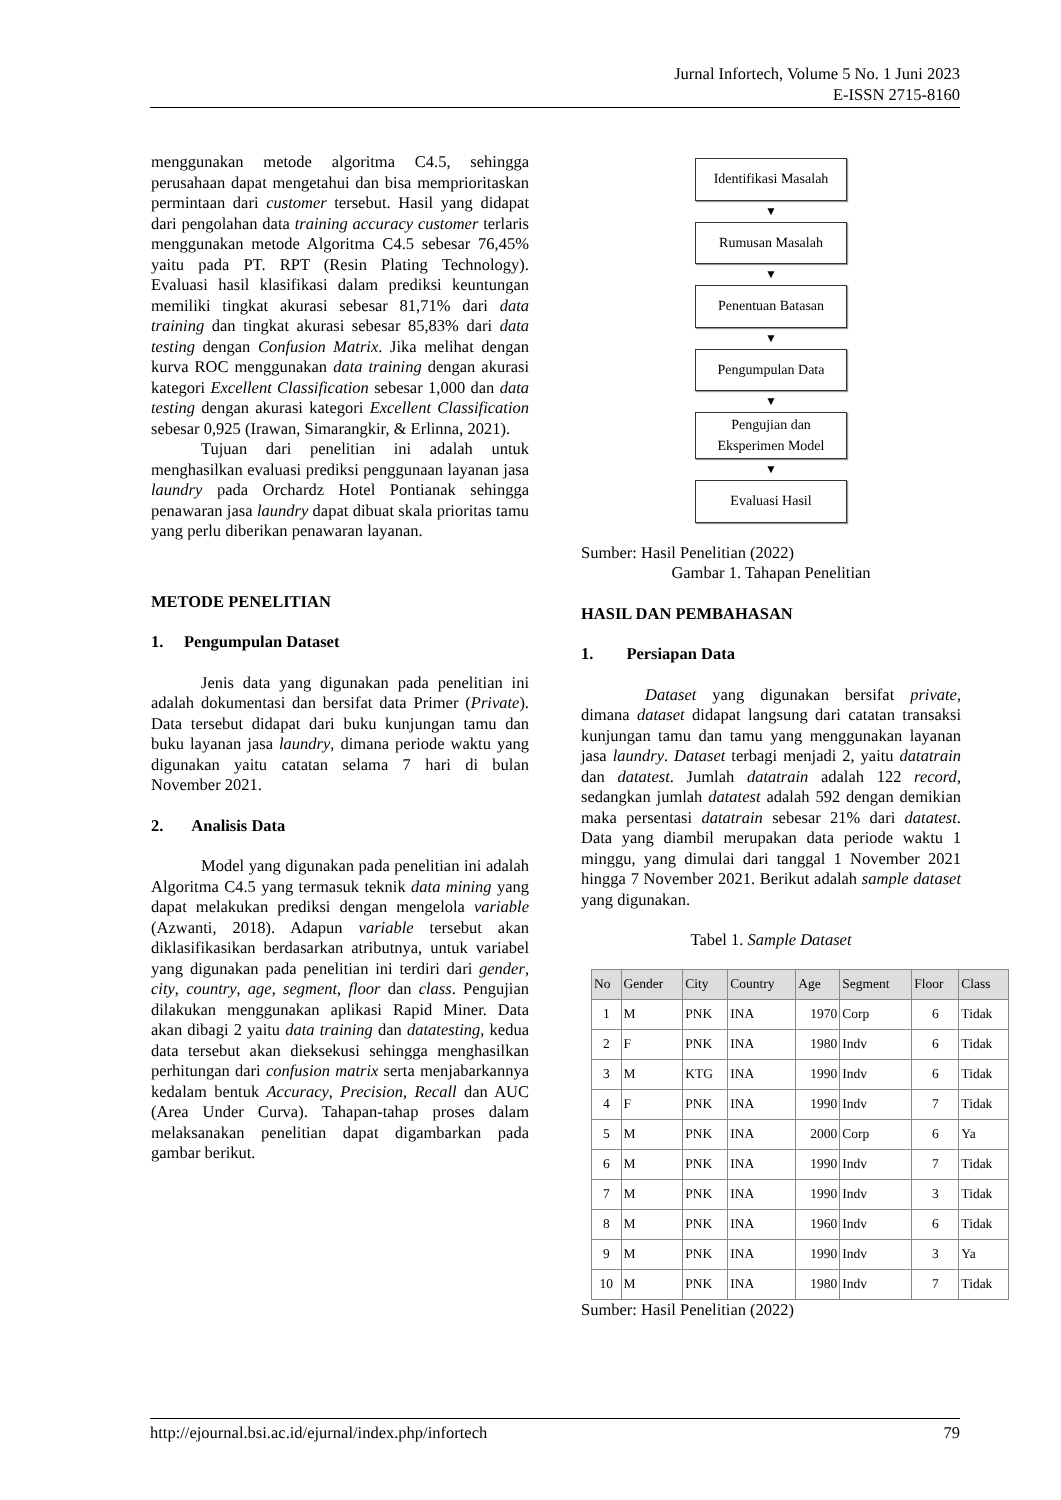Jurnal Infortech, Volume 5 No. 1 Juni 2023
E-ISSN 2715-8160
menggunakan metode algoritma C4.5, sehingga perusahaan dapat mengetahui dan bisa memprioritaskan permintaan dari customer tersebut. Hasil yang didapat dari pengolahan data training accuracy customer terlaris menggunakan metode Algoritma C4.5 sebesar 76,45% yaitu pada PT. RPT (Resin Plating Technology). Evaluasi hasil klasifikasi dalam prediksi keuntungan memiliki tingkat akurasi sebesar 81,71% dari data training dan tingkat akurasi sebesar 85,83% dari data testing dengan Confusion Matrix. Jika melihat dengan kurva ROC menggunakan data training dengan akurasi kategori Excellent Classification sebesar 1,000 dan data testing dengan akurasi kategori Excellent Classification sebesar 0,925 (Irawan, Simarangkir, & Erlinna, 2021).
Tujuan dari penelitian ini adalah untuk menghasilkan evaluasi prediksi penggunaan layanan jasa laundry pada Orchardz Hotel Pontianak sehingga penawaran jasa laundry dapat dibuat skala prioritas tamu yang perlu diberikan penawaran layanan.
METODE PENELITIAN
1. Pengumpulan Dataset
Jenis data yang digunakan pada penelitian ini adalah dokumentasi dan bersifat data Primer (Private). Data tersebut didapat dari buku kunjungan tamu dan buku layanan jasa laundry, dimana periode waktu yang digunakan yaitu catatan selama 7 hari di bulan November 2021.
2. Analisis Data
Model yang digunakan pada penelitian ini adalah Algoritma C4.5 yang termasuk teknik data mining yang dapat melakukan prediksi dengan mengelola variable (Azwanti, 2018). Adapun variable tersebut akan diklasifikasikan berdasarkan atributnya, untuk variabel yang digunakan pada penelitian ini terdiri dari gender, city, country, age, segment, floor dan class. Pengujian dilakukan menggunakan aplikasi Rapid Miner. Data akan dibagi 2 yaitu data training dan datatesting, kedua data tersebut akan dieksekusi sehingga menghasilkan perhitungan dari confusion matrix serta menjabarkannya kedalam bentuk Accuracy, Precision, Recall dan AUC (Area Under Curva). Tahapan-tahap proses dalam melaksanakan penelitian dapat digambarkan pada gambar berikut.
Identifikasi Masalah
▼
Rumusan Masalah
▼
Penentuan Batasan
▼
Pengumpulan Data
▼
Pengujian dan
Eksperimen Model
▼
Evaluasi Hasil
Sumber: Hasil Penelitian (2022)
Gambar 1. Tahapan Penelitian
HASIL DAN PEMBAHASAN
1. Persiapan Data
Dataset yang digunakan bersifat private, dimana dataset didapat langsung dari catatan transaksi kunjungan tamu dan tamu yang menggunakan layanan jasa laundry. Dataset terbagi menjadi 2, yaitu datatrain dan datatest. Jumlah datatrain adalah 122 record, sedangkan jumlah datatest adalah 592 dengan demikian maka persentasi datatrain sebesar 21% dari datatest. Data yang diambil merupakan data periode waktu 1 minggu, yang dimulai dari tanggal 1 November 2021 hingga 7 November 2021. Berikut adalah sample dataset yang digunakan.
Tabel 1. Sample Dataset
| No | Gender | City | Country | Age | Segment | Floor | Class |
| --- | --- | --- | --- | --- | --- | --- | --- |
| 1 | M | PNK | INA | 1970 | Corp | 6 | Tidak |
| 2 | F | PNK | INA | 1980 | Indv | 6 | Tidak |
| 3 | M | KTG | INA | 1990 | Indv | 6 | Tidak |
| 4 | F | PNK | INA | 1990 | Indv | 7 | Tidak |
| 5 | M | PNK | INA | 2000 | Corp | 6 | Ya |
| 6 | M | PNK | INA | 1990 | Indv | 7 | Tidak |
| 7 | M | PNK | INA | 1990 | Indv | 3 | Tidak |
| 8 | M | PNK | INA | 1960 | Indv | 6 | Tidak |
| 9 | M | PNK | INA | 1990 | Indv | 3 | Ya |
| 10 | M | PNK | INA | 1980 | Indv | 7 | Tidak |
Sumber: Hasil Penelitian (2022)
http://ejournal.bsi.ac.id/ejurnal/index.php/infortech 79